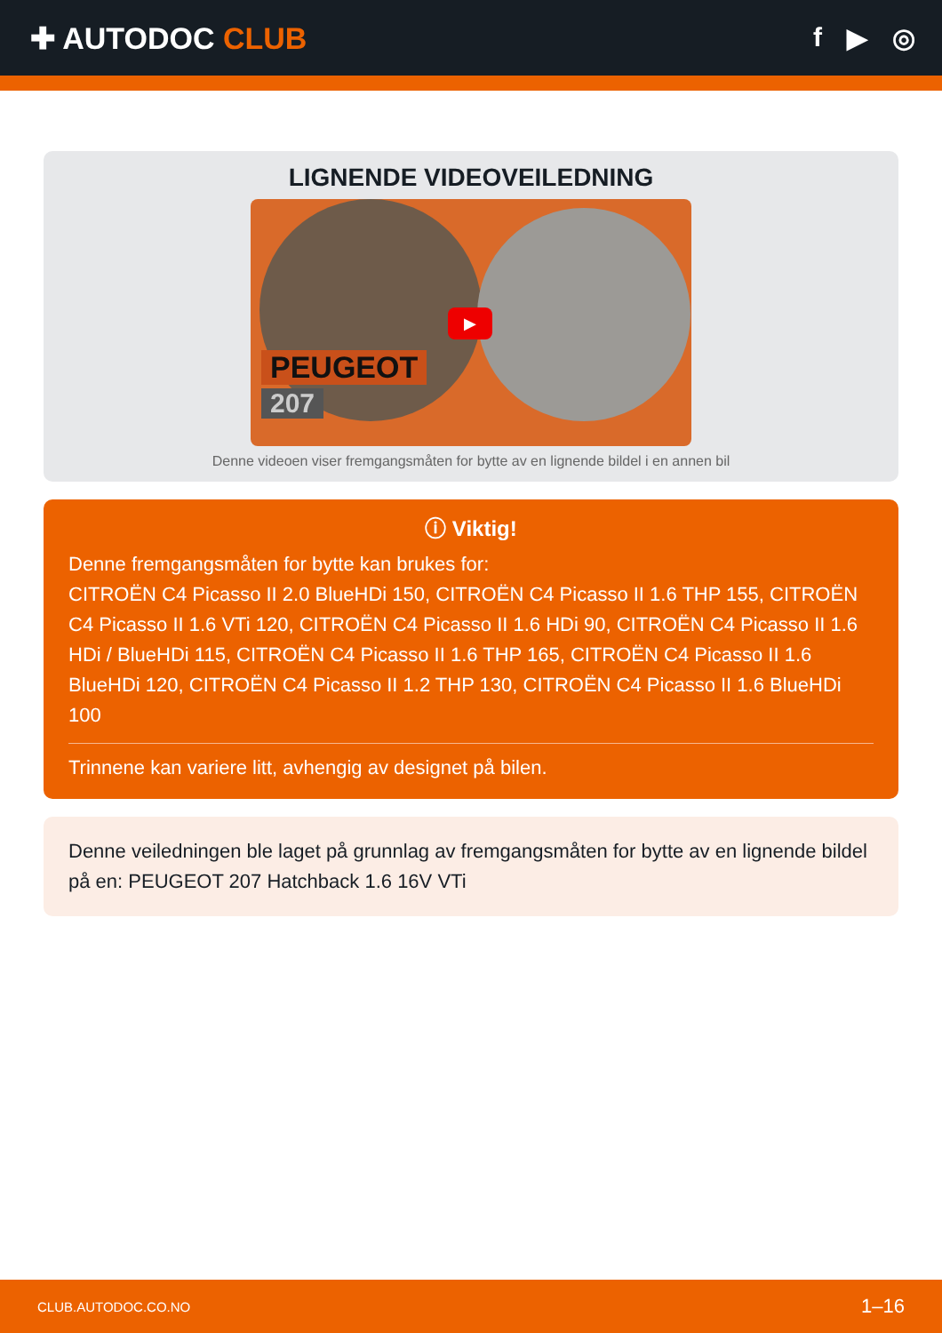✚ AUTODOC CLUB f ▶ ◎
LIGNENDE VIDEOVEILEDNING
▶
PEUGEOT
207
Denne videoen viser fremgangsmåten for bytte av en lignende bildel i en annen bil
ⓘ Viktig!
Denne fremgangsmåten for bytte kan brukes for:
CITROËN C4 Picasso II 2.0 BlueHDi 150, CITROËN C4 Picasso II 1.6 THP 155, CITROËN C4 Picasso II 1.6 VTi 120, CITROËN C4 Picasso II 1.6 HDi 90, CITROËN C4 Picasso II 1.6 HDi / BlueHDi 115, CITROËN C4 Picasso II 1.6 THP 165, CITROËN C4 Picasso II 1.6 BlueHDi 120, CITROËN C4 Picasso II 1.2 THP 130, CITROËN C4 Picasso II 1.6 BlueHDi 100
Trinnene kan variere litt, avhengig av designet på bilen.
Denne veiledningen ble laget på grunnlag av fremgangsmåten for bytte av en lignende bildel på en: PEUGEOT 207 Hatchback 1.6 16V VTi
CLUB.AUTODOC.CO.NO 1–16